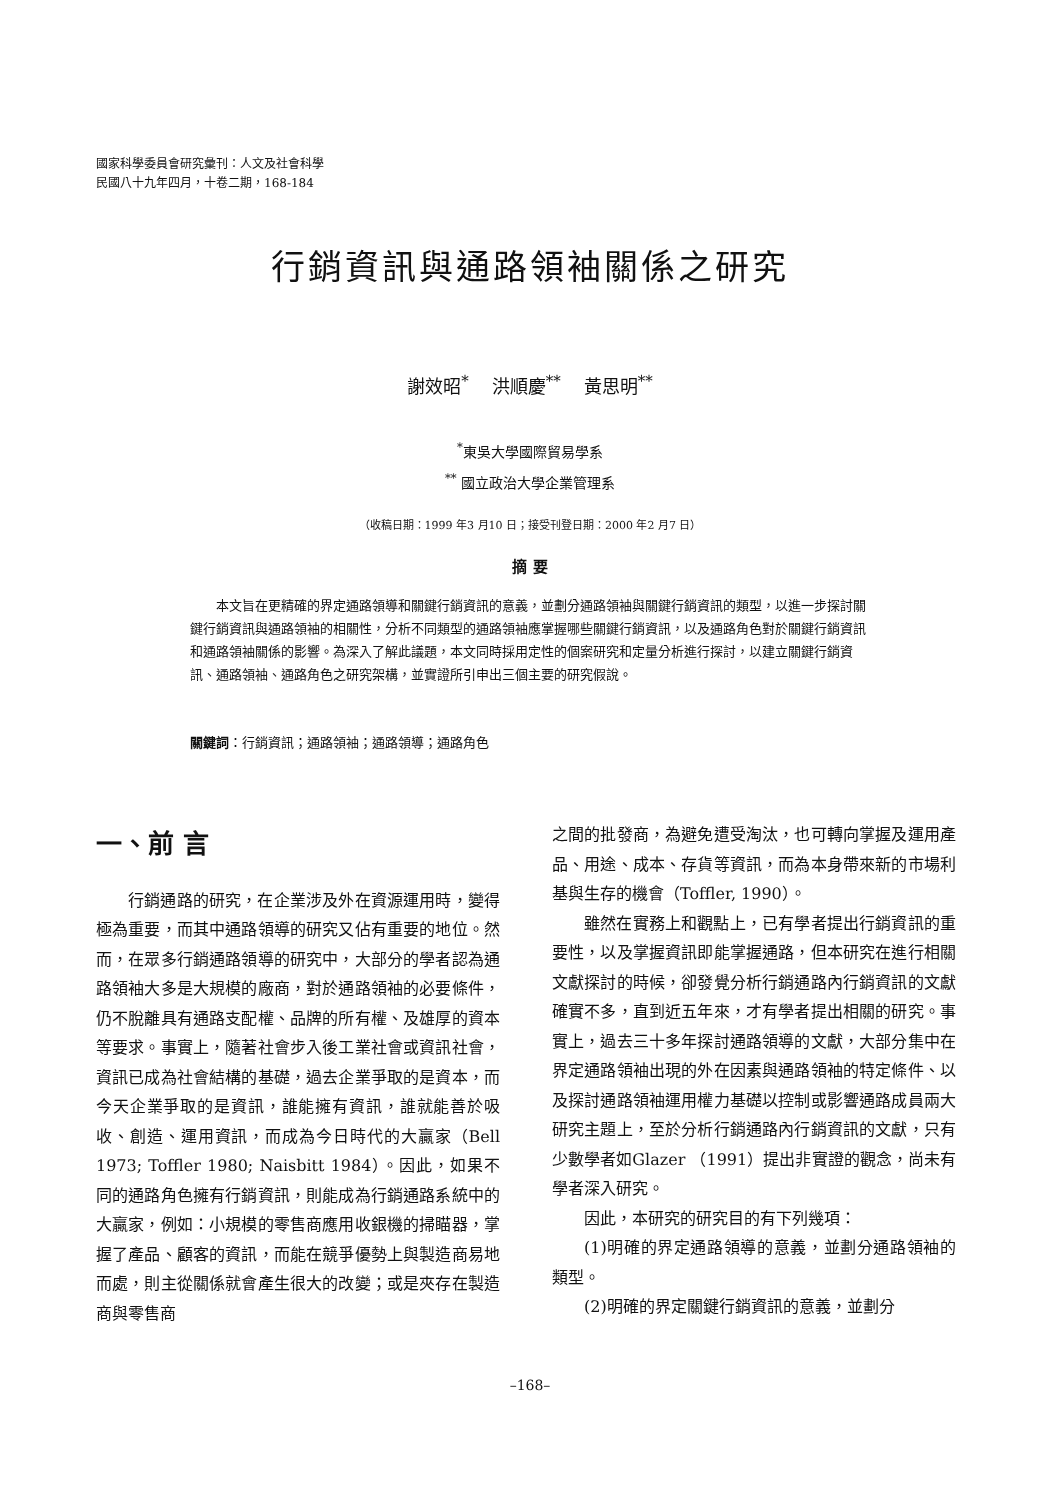國家科學委員會研究彙刊：人文及社會科學
民國八十九年四月，十卷二期，168-184
行銷資訊與通路領袖關係之研究
謝效昭<sup>*</sup> 洪順慶<sup>**</sup> 黃思明<sup>**</sup>
<sup>*</sup> 東吳大學國際貿易學系
<sup>**</sup> 國立政治大學企業管理系
（收稿日期：1999 年3 月10 日；接受刊登日期：2000 年2 月7 日）
摘 要
本文旨在更精確的界定通路領導和關鍵行銷資訊的意義，並劃分通路領袖與關鍵行銷資訊的類型，以進一步探討關鍵行銷資訊與通路領袖的相關性，分析不同類型的通路領袖應掌握哪些關鍵行銷資訊，以及通路角色對於關鍵行銷資訊和通路領袖關係的影響。為深入了解此議題，本文同時採用定性的個案研究和定量分析進行探討，以建立關鍵行銷資訊、通路領袖、通路角色之研究架構，並實證所引申出三個主要的研究假說。
關鍵詞：行銷資訊；通路領袖；通路領導；通路角色
一、前 言
行銷通路的研究，在企業涉及外在資源運用時，變得極為重要，而其中通路領導的研究又佔有重要的地位。然而，在眾多行銷通路領導的研究中，大部分的學者認為通路領袖大多是大規模的廠商，對於通路領袖的必要條件，仍不脫離具有通路支配權、品牌的所有權、及雄厚的資本等要求。事實上，隨著社會步入後工業社會或資訊社會，資訊已成為社會結構的基礎，過去企業爭取的是資本，而今天企業爭取的是資訊，誰能擁有資訊，誰就能善於吸收、創造、運用資訊，而成為今日時代的大贏家（Bell 1973; Toffler 1980; Naisbitt 1984）。因此，如果不同的通路角色擁有行銷資訊，則能成為行銷通路系統中的大贏家，例如：小規模的零售商應用收銀機的掃瞄器，掌握了產品、顧客的資訊，而能在競爭優勢上與製造商易地而處，則主從關係就會產生很大的改變；或是夾存在製造商與零售商
之間的批發商，為避免遭受淘汰，也可轉向掌握及運用產品、用途、成本、存貨等資訊，而為本身帶來新的市場利基與生存的機會（Toffler, 1990）。
雖然在實務上和觀點上，已有學者提出行銷資訊的重要性，以及掌握資訊即能掌握通路，但本研究在進行相關文獻探討的時候，卻發覺分析行銷通路內行銷資訊的文獻確實不多，直到近五年來，才有學者提出相關的研究。事實上，過去三十多年探討通路領導的文獻，大部分集中在界定通路領袖出現的外在因素與通路領袖的特定條件、以及探討通路領袖運用權力基礎以控制或影響通路成員兩大研究主題上，至於分析行銷通路內行銷資訊的文獻，只有少數學者如Glazer （1991）提出非實證的觀念，尚未有學者深入研究。
因此，本研究的研究目的有下列幾項：
(1)明確的界定通路領導的意義，並劃分通路領袖的類型。
(2)明確的界定關鍵行銷資訊的意義，並劃分
–168–